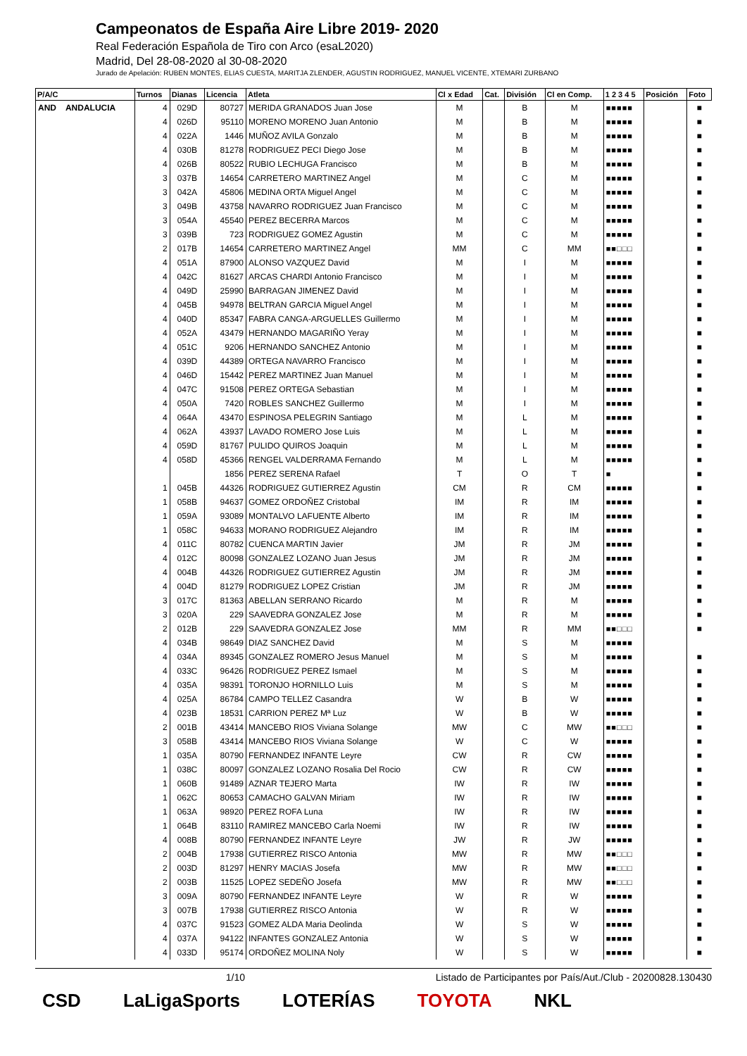Campeonatos de España Aire Libre 2019- 2020
Real Federación Española de Tiro con Arco (esaL2020)
Madrid, Del 28-08-2020 al 30-08-2020
Jurado de Apelación: RUBEN MONTES, ELIAS CUESTA, MARITJA ZLENDER, AGUSTIN RODRIGUEZ, MANUEL VICENTE, XTEMARI ZURBANO
| P/A/C | Turnos | Dianas | Licencia | Atleta | Cl x Edad | Cat. | División | Cl en Comp. | 1 2 3 4 5 | Posición | Foto |
| --- | --- | --- | --- | --- | --- | --- | --- | --- | --- | --- | --- |
| AND ANDALUCIA | 4 | 029D | 80727 | MERIDA GRANADOS Juan Jose | M | | B | M | ■■■■■ | | ■ |
| | 4 | 026D | 95110 | MORENO MORENO Juan Antonio | M | | B | M | ■■■■■ | | ■ |
| | 4 | 022A | 1446 | MUÑOZ AVILA Gonzalo | M | | B | M | ■■■■■ | | ■ |
| | 4 | 030B | 81278 | RODRIGUEZ PECI Diego Jose | M | | B | M | ■■■■■ | | ■ |
| | 4 | 026B | 80522 | RUBIO LECHUGA Francisco | M | | B | M | ■■■■■ | | ■ |
| | 3 | 037B | 14654 | CARRETERO MARTINEZ Angel | M | | C | M | ■■■■■ | | ■ |
| | 3 | 042A | 45806 | MEDINA ORTA Miguel Angel | M | | C | M | ■■■■■ | | ■ |
| | 3 | 049B | 43758 | NAVARRO RODRIGUEZ Juan Francisco | M | | C | M | ■■■■■ | | ■ |
| | 3 | 054A | 45540 | PEREZ BECERRA Marcos | M | | C | M | ■■■■■ | | ■ |
| | 3 | 039B | 723 | RODRIGUEZ GOMEZ Agustin | M | | C | M | ■■■■■ | | ■ |
| | 2 | 017B | 14654 | CARRETERO MARTINEZ Angel | MM | | C | MM | ■■□□□ | | ■ |
| | 4 | 051A | 87900 | ALONSO VAZQUEZ David | M | | I | M | ■■■■■ | | ■ |
| | 4 | 042C | 81627 | ARCAS CHARDI Antonio Francisco | M | | I | M | ■■■■■ | | ■ |
| | 4 | 049D | 25990 | BARRAGAN JIMENEZ David | M | | I | M | ■■■■■ | | ■ |
| | 4 | 045B | 94978 | BELTRAN GARCIA Miguel Angel | M | | I | M | ■■■■■ | | ■ |
| | 4 | 040D | 85347 | FABRA CANGA-ARGUELLES Guillermo | M | | I | M | ■■■■■ | | ■ |
| | 4 | 052A | 43479 | HERNANDO MAGARIÑO Yeray | M | | I | M | ■■■■■ | | ■ |
| | 4 | 051C | 9206 | HERNANDO SANCHEZ Antonio | M | | I | M | ■■■■■ | | ■ |
| | 4 | 039D | 44389 | ORTEGA NAVARRO Francisco | M | | I | M | ■■■■■ | | ■ |
| | 4 | 046D | 15442 | PEREZ MARTINEZ Juan Manuel | M | | I | M | ■■■■■ | | ■ |
| | 4 | 047C | 91508 | PEREZ ORTEGA Sebastian | M | | I | M | ■■■■■ | | ■ |
| | 4 | 050A | 7420 | ROBLES SANCHEZ Guillermo | M | | I | M | ■■■■■ | | ■ |
| | 4 | 064A | 43470 | ESPINOSA PELEGRIN Santiago | M | | L | M | ■■■■■ | | ■ |
| | 4 | 062A | 43937 | LAVADO ROMERO Jose Luis | M | | L | M | ■■■■■ | | ■ |
| | 4 | 059D | 81767 | PULIDO QUIROS Joaquin | M | | L | M | ■■■■■ | | ■ |
| | 4 | 058D | 45366 | RENGEL VALDERRAMA Fernando | M | | L | M | ■■■■■ | | ■ |
| | | | 1856 | PEREZ SERENA Rafael | T | | O | T | ■ | | ■ |
| | 1 | 045B | 44326 | RODRIGUEZ GUTIERREZ Agustin | CM | | R | CM | ■■■■■ | | ■ |
| | 1 | 058B | 94637 | GOMEZ ORDOÑEZ Cristobal | IM | | R | IM | ■■■■■ | | ■ |
| | 1 | 059A | 93089 | MONTALVO LAFUENTE Alberto | IM | | R | IM | ■■■■■ | | ■ |
| | 1 | 058C | 94633 | MORANO RODRIGUEZ Alejandro | IM | | R | IM | ■■■■■ | | ■ |
| | 4 | 011C | 80782 | CUENCA MARTIN Javier | JM | | R | JM | ■■■■■ | | ■ |
| | 4 | 012C | 80098 | GONZALEZ LOZANO Juan Jesus | JM | | R | JM | ■■■■■ | | ■ |
| | 4 | 004B | 44326 | RODRIGUEZ GUTIERREZ Agustin | JM | | R | JM | ■■■■■ | | ■ |
| | 4 | 004D | 81279 | RODRIGUEZ LOPEZ Cristian | JM | | R | JM | ■■■■■ | | ■ |
| | 3 | 017C | 81363 | ABELLAN SERRANO Ricardo | M | | R | M | ■■■■■ | | ■ |
| | 3 | 020A | 229 | SAAVEDRA GONZALEZ Jose | M | | R | M | ■■■■■ | | ■ |
| | 2 | 012B | 229 | SAAVEDRA GONZALEZ Jose | MM | | R | MM | ■■□□□ | | ■ |
| | 4 | 034B | 98649 | DIAZ SANCHEZ David | M | | S | M | ■■■■■ | | |
| | 4 | 034A | 89345 | GONZALEZ ROMERO Jesus Manuel | M | | S | M | ■■■■■ | | ■ |
| | 4 | 033C | 96426 | RODRIGUEZ PEREZ Ismael | M | | S | M | ■■■■■ | | ■ |
| | 4 | 035A | 98391 | TORONJO HORNILLO Luis | M | | S | M | ■■■■■ | | ■ |
| | 4 | 025A | 86784 | CAMPO TELLEZ Casandra | W | | B | W | ■■■■■ | | ■ |
| | 4 | 023B | 18531 | CARRION PEREZ Mª Luz | W | | B | W | ■■■■■ | | ■ |
| | 2 | 001B | 43414 | MANCEBO RIOS Viviana Solange | MW | | C | MW | ■■□□□ | | ■ |
| | 3 | 058B | 43414 | MANCEBO RIOS Viviana Solange | W | | C | W | ■■■■■ | | ■ |
| | 1 | 035A | 80790 | FERNANDEZ INFANTE Leyre | CW | | R | CW | ■■■■■ | | ■ |
| | 1 | 038C | 80097 | GONZALEZ LOZANO Rosalia Del Rocio | CW | | R | CW | ■■■■■ | | ■ |
| | 1 | 060B | 91489 | AZNAR TEJERO Marta | IW | | R | IW | ■■■■■ | | ■ |
| | 1 | 062C | 80653 | CAMACHO GALVAN Miriam | IW | | R | IW | ■■■■■ | | ■ |
| | 1 | 063A | 98920 | PEREZ ROFA Luna | IW | | R | IW | ■■■■■ | | ■ |
| | 1 | 064B | 83110 | RAMIREZ MANCEBO Carla Noemi | IW | | R | IW | ■■■■■ | | ■ |
| | 4 | 008B | 80790 | FERNANDEZ INFANTE Leyre | JW | | R | JW | ■■■■■ | | ■ |
| | 2 | 004B | 17938 | GUTIERREZ RISCO Antonia | MW | | R | MW | ■■□□□ | | ■ |
| | 2 | 003D | 81297 | HENRY MACIAS Josefa | MW | | R | MW | ■■□□□ | | ■ |
| | 2 | 003B | 11525 | LOPEZ SEDEÑO Josefa | MW | | R | MW | ■■□□□ | | ■ |
| | 3 | 009A | 80790 | FERNANDEZ INFANTE Leyre | W | | R | W | ■■■■■ | | ■ |
| | 3 | 007B | 17938 | GUTIERREZ RISCO Antonia | W | | R | W | ■■■■■ | | ■ |
| | 4 | 037C | 91523 | GOMEZ ALDA Maria Deolinda | W | | S | W | ■■■■■ | | ■ |
| | 4 | 037A | 94122 | INFANTES GONZALEZ Antonia | W | | S | W | ■■■■■ | | ■ |
| | 4 | 033D | 95174 | ORDOÑEZ MOLINA Noly | W | | S | W | ■■■■■ | | ■ |
1/10 Listado de Participantes por País/Aut./Club - 20200828.130430
CSD LaLigaSports LOTERÍAS TOYOTA NKL